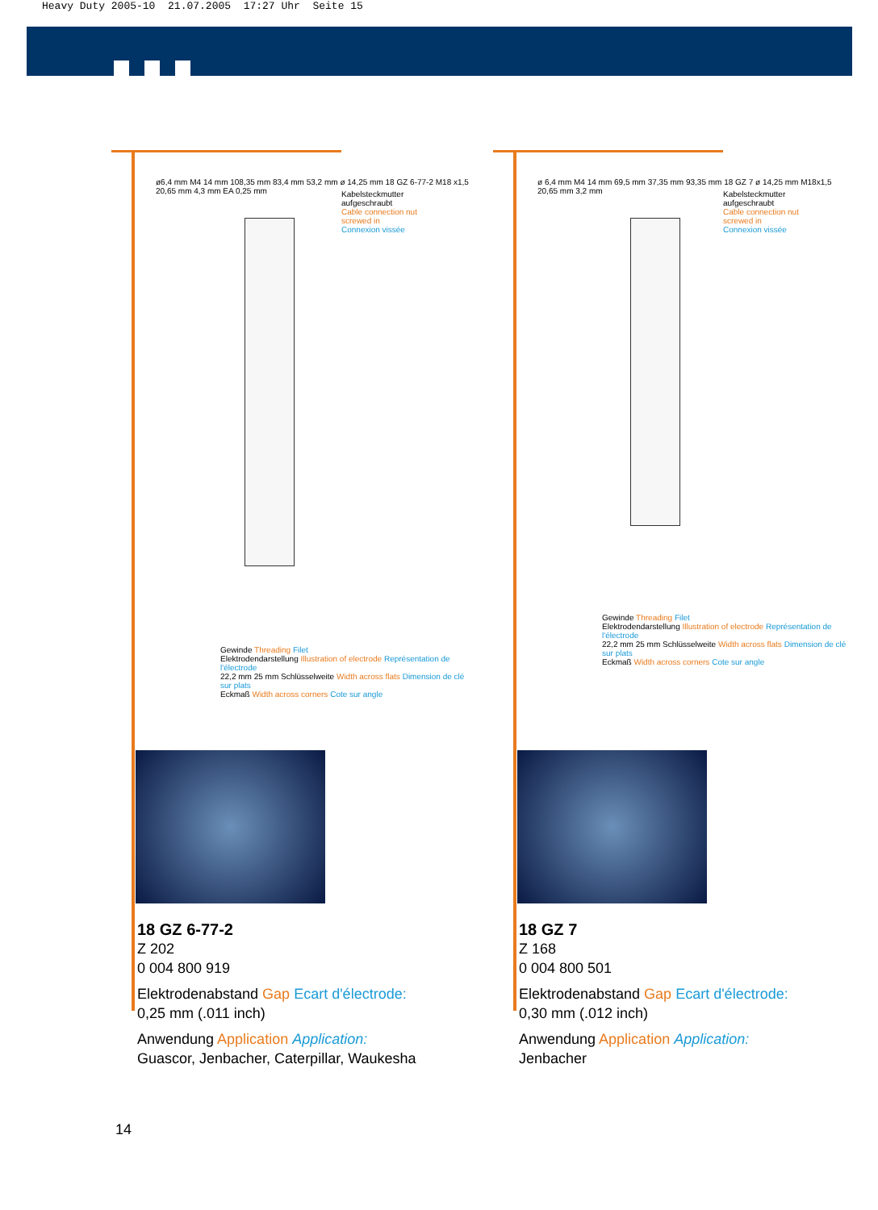Heavy Duty 2005-10 21.07.2005 17:27 Uhr Seite 15
Kabelsteckmutter aufgeschraubt
Cable connection nut screwed in
Connexion vissée
ø6,4 mm M4 14 mm 108,35 mm 83,4 mm 53,2 mm ø 14,25 mm 18 GZ 6-77-2 M18 x1,5 20,65 mm 4,3 mm EA 0,25 mm
Gewinde Threading Filet
Elektrodendarstellung Illustration of electrode Représentation de l'électrode
22,2 mm 25 mm Schlüsselweite Width across flats Dimension de clé sur plats
Eckmaß Width across corners Cote sur angle
18 GZ 6-77-2
Z 202
0 004 800 919
Elektrodenabstand Gap Ecart d'électrode:
0,25 mm (.011 inch)
Anwendung Application Application:
Guascor, Jenbacher, Caterpillar, Waukesha
Kabelsteckmutter aufgeschraubt
Cable connection nut screwed in
Connexion vissée
ø 6,4 mm M4 14 mm 69,5 mm 37,35 mm 93,35 mm 18 GZ 7 ø 14,25 mm M18x1,5 20,65 mm 3,2 mm
Gewinde Threading Filet
Elektrodendarstellung Illustration of electrode Représentation de l'électrode
22,2 mm 25 mm Schlüsselweite Width across flats Dimension de clé sur plats
Eckmaß Width across corners Cote sur angle
18 GZ 7
Z 168
0 004 800 501
Elektrodenabstand Gap Ecart d'électrode:
0,30 mm (.012 inch)
Anwendung Application Application:
Jenbacher
14